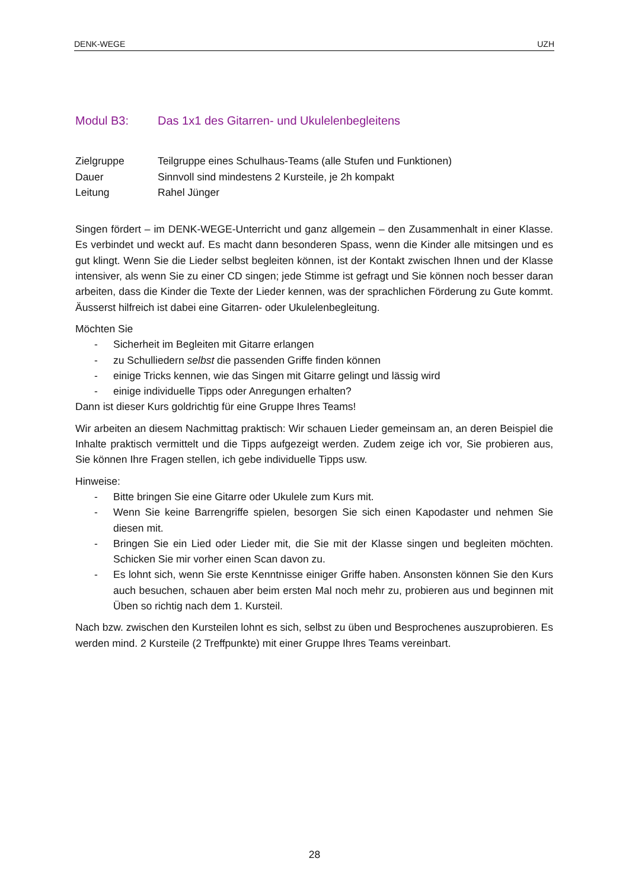DENK-WEGE UZH
Modul B3: Das 1x1 des Gitarren- und Ukulelenbegleitens
Zielgruppe
Teilgruppe eines Schulhaus-Teams (alle Stufen und Funktionen)
Dauer
Sinnvoll sind mindestens 2 Kursteile, je 2h kompakt
Leitung
Rahel Jünger
Singen fördert – im DENK-WEGE-Unterricht und ganz allgemein – den Zusammenhalt in einer Klasse. Es verbindet und weckt auf. Es macht dann besonderen Spass, wenn die Kinder alle mitsingen und es gut klingt. Wenn Sie die Lieder selbst begleiten können, ist der Kontakt zwischen Ihnen und der Klasse intensiver, als wenn Sie zu einer CD singen; jede Stimme ist gefragt und Sie können noch besser daran arbeiten, dass die Kinder die Texte der Lieder kennen, was der sprachlichen Förderung zu Gute kommt. Äusserst hilfreich ist dabei eine Gitarren- oder Ukulelenbegleitung.
Möchten Sie
- Sicherheit im Begleiten mit Gitarre erlangen
- zu Schulliedern selbst die passenden Griffe finden können
- einige Tricks kennen, wie das Singen mit Gitarre gelingt und lässig wird
- einige individuelle Tipps oder Anregungen erhalten?
Dann ist dieser Kurs goldrichtig für eine Gruppe Ihres Teams!
Wir arbeiten an diesem Nachmittag praktisch: Wir schauen Lieder gemeinsam an, an deren Beispiel die Inhalte praktisch vermittelt und die Tipps aufgezeigt werden. Zudem zeige ich vor, Sie probieren aus, Sie können Ihre Fragen stellen, ich gebe individuelle Tipps usw.
Hinweise:
- Bitte bringen Sie eine Gitarre oder Ukulele zum Kurs mit.
- Wenn Sie keine Barrengriffe spielen, besorgen Sie sich einen Kapodaster und nehmen Sie diesen mit.
- Bringen Sie ein Lied oder Lieder mit, die Sie mit der Klasse singen und begleiten möchten. Schicken Sie mir vorher einen Scan davon zu.
- Es lohnt sich, wenn Sie erste Kenntnisse einiger Griffe haben. Ansonsten können Sie den Kurs auch besuchen, schauen aber beim ersten Mal noch mehr zu, probieren aus und beginnen mit Üben so richtig nach dem 1. Kursteil.
Nach bzw. zwischen den Kursteilen lohnt es sich, selbst zu üben und Besprochenes auszuprobieren. Es werden mind. 2 Kursteile (2 Treffpunkte) mit einer Gruppe Ihres Teams vereinbart.
28